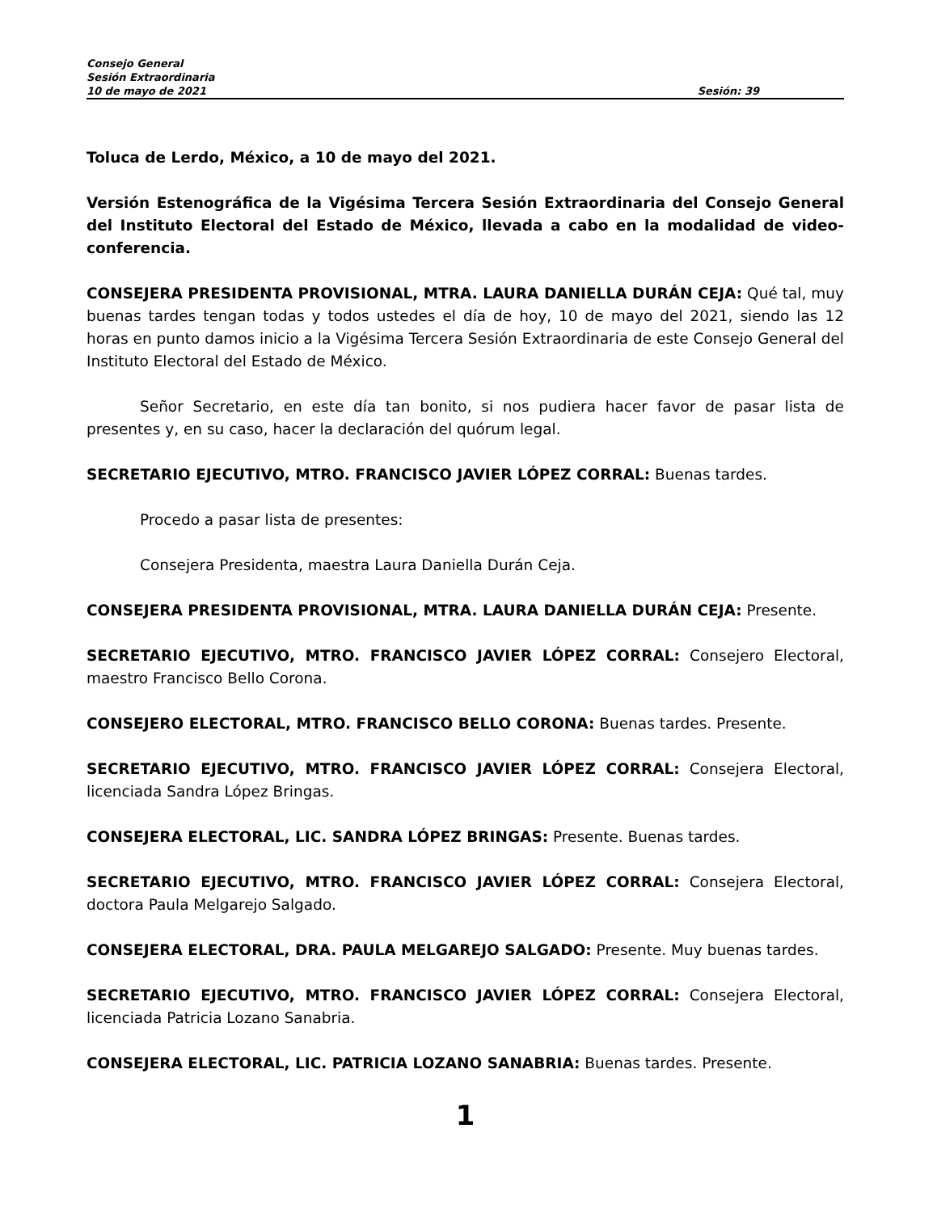Consejo General
Sesión Extraordinaria
10 de mayo de 2021 Sesión: 39
Toluca de Lerdo, México, a 10 de mayo del 2021.
Versión Estenográfica de la Vigésima Tercera Sesión Extraordinaria del Consejo General del Instituto Electoral del Estado de México, llevada a cabo en la modalidad de video-conferencia.
CONSEJERA PRESIDENTA PROVISIONAL, MTRA. LAURA DANIELLA DURÁN CEJA: Qué tal, muy buenas tardes tengan todas y todos ustedes el día de hoy, 10 de mayo del 2021, siendo las 12 horas en punto damos inicio a la Vigésima Tercera Sesión Extraordinaria de este Consejo General del Instituto Electoral del Estado de México.
Señor Secretario, en este día tan bonito, si nos pudiera hacer favor de pasar lista de presentes y, en su caso, hacer la declaración del quórum legal.
SECRETARIO EJECUTIVO, MTRO. FRANCISCO JAVIER LÓPEZ CORRAL: Buenas tardes.
Procedo a pasar lista de presentes:
Consejera Presidenta, maestra Laura Daniella Durán Ceja.
CONSEJERA PRESIDENTA PROVISIONAL, MTRA. LAURA DANIELLA DURÁN CEJA: Presente.
SECRETARIO EJECUTIVO, MTRO. FRANCISCO JAVIER LÓPEZ CORRAL: Consejero Electoral, maestro Francisco Bello Corona.
CONSEJERO ELECTORAL, MTRO. FRANCISCO BELLO CORONA: Buenas tardes. Presente.
SECRETARIO EJECUTIVO, MTRO. FRANCISCO JAVIER LÓPEZ CORRAL: Consejera Electoral, licenciada Sandra López Bringas.
CONSEJERA ELECTORAL, LIC. SANDRA LÓPEZ BRINGAS: Presente. Buenas tardes.
SECRETARIO EJECUTIVO, MTRO. FRANCISCO JAVIER LÓPEZ CORRAL: Consejera Electoral, doctora Paula Melgarejo Salgado.
CONSEJERA ELECTORAL, DRA. PAULA MELGAREJO SALGADO: Presente. Muy buenas tardes.
SECRETARIO EJECUTIVO, MTRO. FRANCISCO JAVIER LÓPEZ CORRAL: Consejera Electoral, licenciada Patricia Lozano Sanabria.
CONSEJERA ELECTORAL, LIC. PATRICIA LOZANO SANABRIA: Buenas tardes. Presente.
1